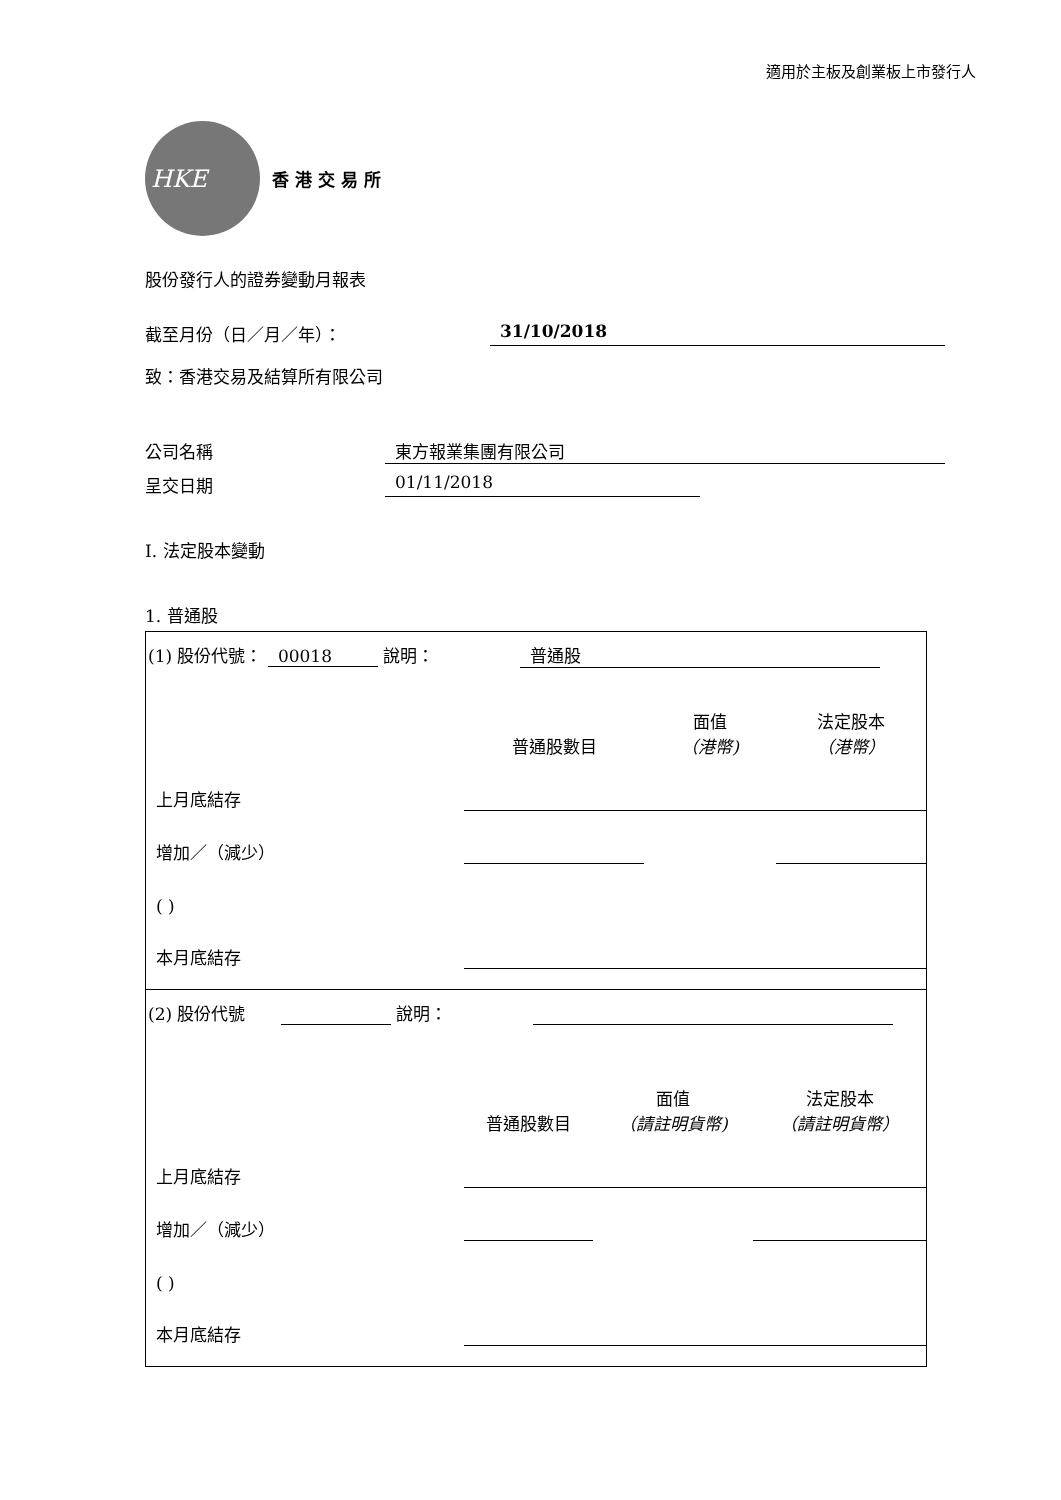適用於主板及創業板上市發行人
HKE
香 港 交 易 所
股份發行人的證券變動月報表
截至月份（日／月／年）： 31/10/2018
致：香港交易及結算所有限公司
公司名稱 東方報業集團有限公司
呈交日期 01/11/2018
I. 法定股本變動
1. 普通股
(1) 股份代號： 00018 說明： 普通股
| | 普通股數目 | 面值 （港幣) | 法定股本 （港幣） |
| 上月底結存 | | | |
| 增加／（減少） | | | |
| ( ) | | | |
| 本月底結存 | | | |
(2) 股份代號 說明：
| | 普通股數目 | 面值 （請註明貨幣) | 法定股本 （請註明貨幣） |
| 上月底結存 | | | |
| 增加／（減少） | | | |
| ( ) | | | |
| 本月底結存 | | | |